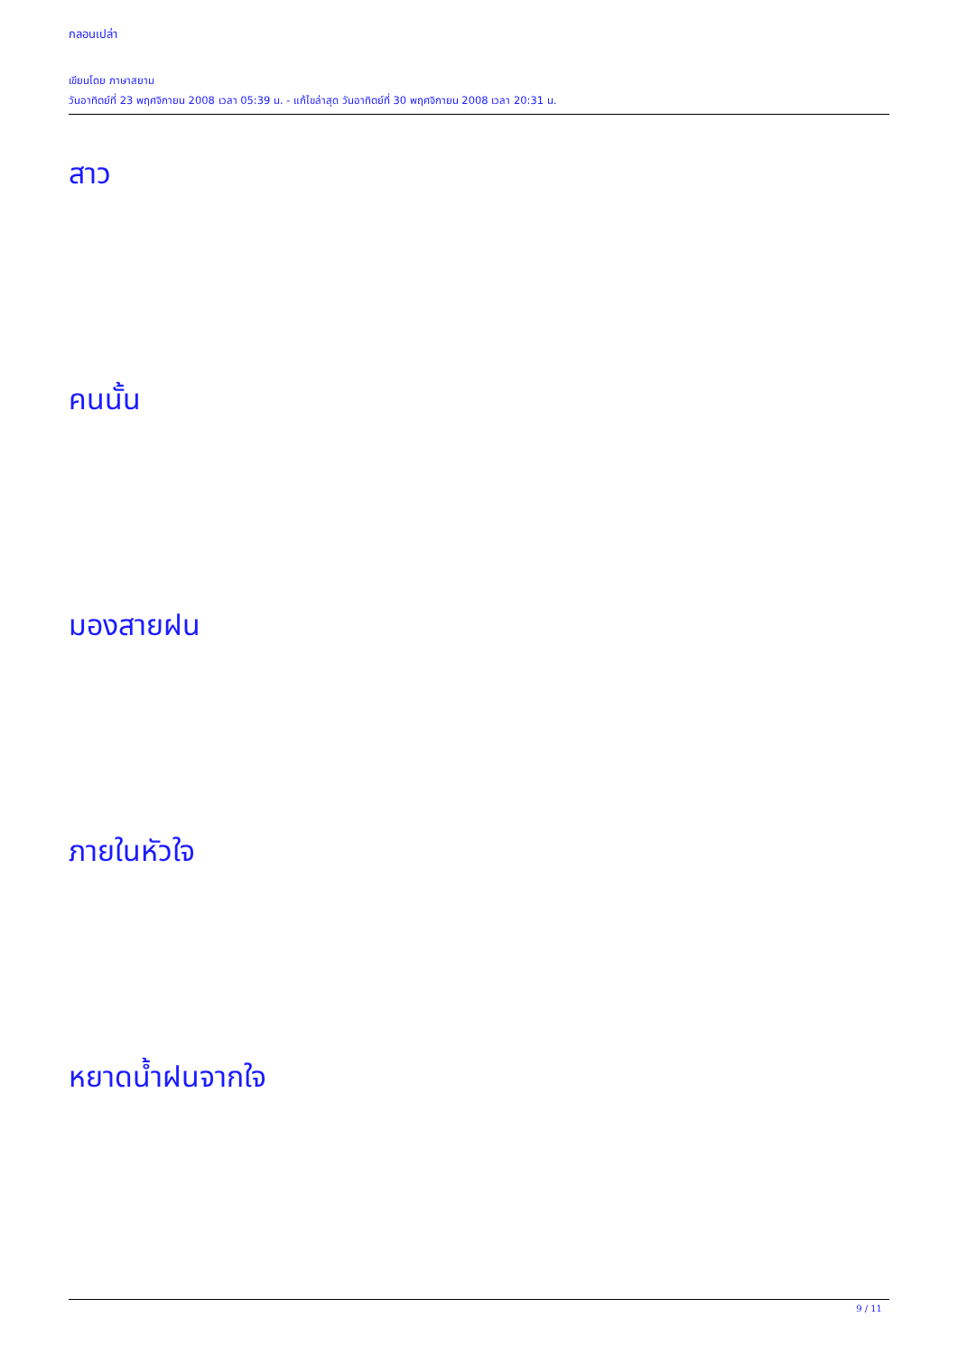กลอนเปล่า
เขียนโดย ภาษาสยาม
วันอาทิตย์ที่ 23 พฤศจิกายน 2008 เวลา 05:39 น. - แก้ไขล่าสุด วันอาทิตย์ที่ 30 พฤศจิกายน 2008 เวลา 20:31 น.
สาว
คนนั้น
มองสายฝน
ภายในหัวใจ
หยาดน้ำฝนจากใจ
9 / 11